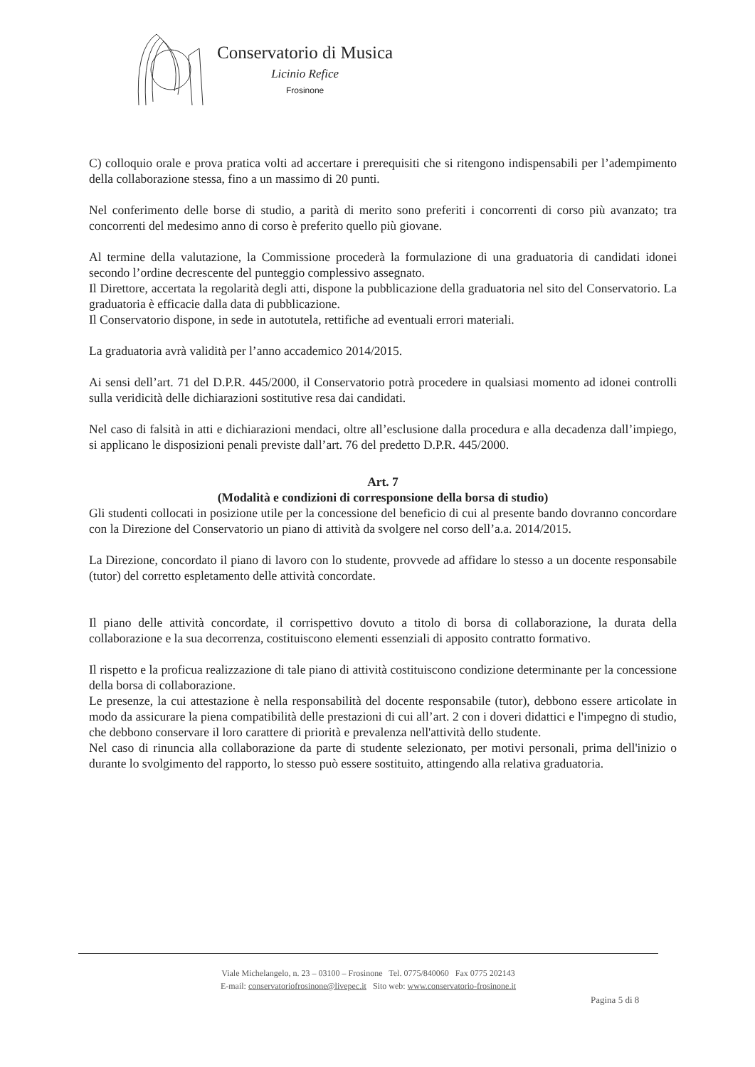Conservatorio di Musica
Licinio Refice
Frosinone
C) colloquio orale e prova pratica volti ad accertare i prerequisiti che si ritengono indispensabili per l’adempimento della collaborazione stessa, fino a un massimo di 20 punti.
Nel conferimento delle borse di studio, a parità di merito sono preferiti i concorrenti di corso più avanzato; tra concorrenti del medesimo anno di corso è preferito quello più giovane.
Al termine della valutazione, la Commissione procederà la formulazione di una graduatoria di candidati idonei secondo l’ordine decrescente del punteggio complessivo assegnato.
Il Direttore, accertata la regolarità degli atti, dispone la pubblicazione della graduatoria nel sito del Conservatorio. La graduatoria è efficacie dalla data di pubblicazione.
Il Conservatorio dispone, in sede in autotutela, rettifiche ad eventuali errori materiali.
La graduatoria avrà validità per l’anno accademico 2014/2015.
Ai sensi dell’art. 71 del D.P.R. 445/2000, il Conservatorio potrà procedere in qualsiasi momento ad idonei controlli sulla veridicità delle dichiarazioni sostitutive resa dai candidati.
Nel caso di falsità in atti e dichiarazioni mendaci, oltre all’esclusione dalla procedura e alla decadenza dall’impiego, si applicano le disposizioni penali previste dall’art. 76 del predetto D.P.R. 445/2000.
Art. 7
(Modalità e condizioni di corresponsione della borsa di studio)
Gli studenti collocati in posizione utile per la concessione del beneficio di cui al presente bando dovranno concordare con la Direzione del Conservatorio un piano di attività da svolgere nel corso dell’a.a. 2014/2015.
La Direzione, concordato il piano di lavoro con lo studente, provvede ad affidare lo stesso a un docente responsabile (tutor) del corretto espletamento delle attività concordate.
Il piano delle attività concordate, il corrispettivo dovuto a titolo di borsa di collaborazione, la durata della collaborazione e la sua decorrenza, costituiscono elementi essenziali di apposito contratto formativo.
Il rispetto e la proficua realizzazione di tale piano di attività costituiscono condizione determinante per la concessione della borsa di collaborazione.
Le presenze, la cui attestazione è nella responsabilità del docente responsabile (tutor), debbono essere articolate in modo da assicurare la piena compatibilità delle prestazioni di cui all’art. 2 con i doveri didattici e l'impegno di studio, che debbono conservare il loro carattere di priorità e prevalenza nell'attività dello studente.
Nel caso di rinuncia alla collaborazione da parte di studente selezionato, per motivi personali, prima dell'inizio o durante lo svolgimento del rapporto, lo stesso può essere sostituito, attingendo alla relativa graduatoria.
Viale Michelangelo, n. 23 – 03100 – Frosinone Tel. 0775/840060 Fax 0775 202143
E-mail: conservatoriofrosinone@livepec.it Sito web: www.conservatorio-frosinone.it
Pagina 5 di 8